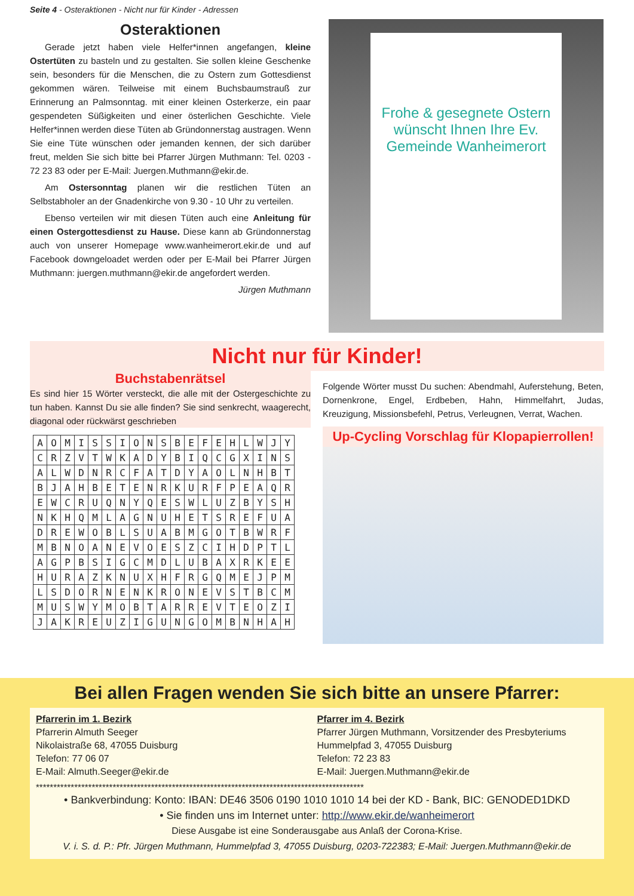Seite 4 - Osteraktionen - Nicht nur für Kinder - Adressen
Osteraktionen
Gerade jetzt haben viele Helfer*innen angefangen, kleine Ostertüten zu basteln und zu gestalten. Sie sollen kleine Geschenke sein, besonders für die Menschen, die zu Ostern zum Gottesdienst gekommen wären. Teilweise mit einem Buchsbaumstrauß zur Erinnerung an Palmsonntag. mit einer kleinen Osterkerze, ein paar gespendeten Süßigkeiten und einer österlichen Geschichte. Viele Helfer*innen werden diese Tüten ab Gründonnerstag austragen. Wenn Sie eine Tüte wünschen oder jemanden kennen, der sich darüber freut, melden Sie sich bitte bei Pfarrer Jürgen Muthmann: Tel. 0203 - 72 23 83 oder per E-Mail: Juergen.Muthmann@ekir.de.
Am Ostersonntag planen wir die restlichen Tüten an Selbstabholer an der Gnadenkirche von 9.30 - 10 Uhr zu verteilen.
Ebenso verteilen wir mit diesen Tüten auch eine Anleitung für einen Ostergottesdienst zu Hause. Diese kann ab Gründonnerstag auch von unserer Homepage www.wanheimerort.ekir.de und auf Facebook downgeloadet werden oder per E-Mail bei Pfarrer Jürgen Muthmann: juergen.muthmann@ekir.de angefordert werden.
Jürgen Muthmann
Frohe & gesegnete Ostern wünscht Ihnen Ihre Ev. Gemeinde Wanheimerort
Nicht nur für Kinder!
Buchstabenrätsel
Es sind hier 15 Wörter versteckt, die alle mit der Ostergeschichte zu tun haben. Kannst Du sie alle finden? Sie sind senkrecht, waagerecht, diagonal oder rückwärst geschrieben
| A | O | M | I | S | S | I | O | N | S | B | E | F | E | H | L | W | J | Y |
| C | R | Z | V | T | W | K | A | D | Y | B | I | Q | C | G | X | I | N | S |
| A | L | W | D | N | R | C | F | A | T | D | Y | A | O | L | N | H | B | T |
| B | J | A | H | B | E | T | E | N | R | K | U | R | F | P | E | A | Q | R |
| E | W | C | R | U | Q | N | Y | Q | E | S | W | L | U | Z | B | Y | S | H |
| N | K | H | Q | M | L | A | G | N | U | H | E | T | S | R | E | F | U | A |
| D | R | E | W | O | B | L | S | U | A | B | M | G | O | T | B | W | R | F |
| M | B | N | O | A | N | E | V | O | E | S | Z | C | I | H | D | P | T | L |
| A | G | P | B | S | I | G | C | M | D | L | U | B | A | X | R | K | E | E |
| H | U | R | A | Z | K | N | U | X | H | F | R | G | Q | M | E | J | P | M |
| L | S | D | O | R | N | E | N | K | R | O | N | E | V | S | T | B | C | M |
| M | U | S | W | Y | M | O | B | T | A | R | R | E | V | T | E | O | Z | I |
| J | A | K | R | E | U | Z | I | G | U | N | G | O | M | B | N | H | A | H |
Folgende Wörter musst Du suchen: Abendmahl, Auferstehung, Beten, Dornenkrone, Engel, Erdbeben, Hahn, Himmelfahrt, Judas, Kreuzigung, Missionsbefehl, Petrus, Verleugnen, Verrat, Wachen.
Up-Cycling Vorschlag für Klopapierrollen!
Bei allen Fragen wenden Sie sich bitte an unsere Pfarrer:
Pfarrerin im 1. Bezirk
Pfarrerin Almuth Seeger
Nikolaistraße 68, 47055 Duisburg
Telefon: 77 06 07
E-Mail: Almuth.Seeger@ekir.de
Pfarrer im 4. Bezirk
Pfarrer Jürgen Muthmann, Vorsitzender des Presbyteriums
Hummelpfad 3, 47055 Duisburg
Telefon: 72 23 83
E-Mail: Juergen.Muthmann@ekir.de
**********************************************************************************************
• Bankverbindung: Konto: IBAN: DE46 3506 0190 1010 1010 14 bei der KD - Bank, BIC: GENODED1DKD
• Sie finden uns im Internet unter: http://www.ekir.de/wanheimerort
Diese Ausgabe ist eine Sonderausgabe aus Anlaß der Corona-Krise.
V. i. S. d. P.: Pfr. Jürgen Muthmann, Hummelpfad 3, 47055 Duisburg, 0203-722383; E-Mail: Juergen.Muthmann@ekir.de